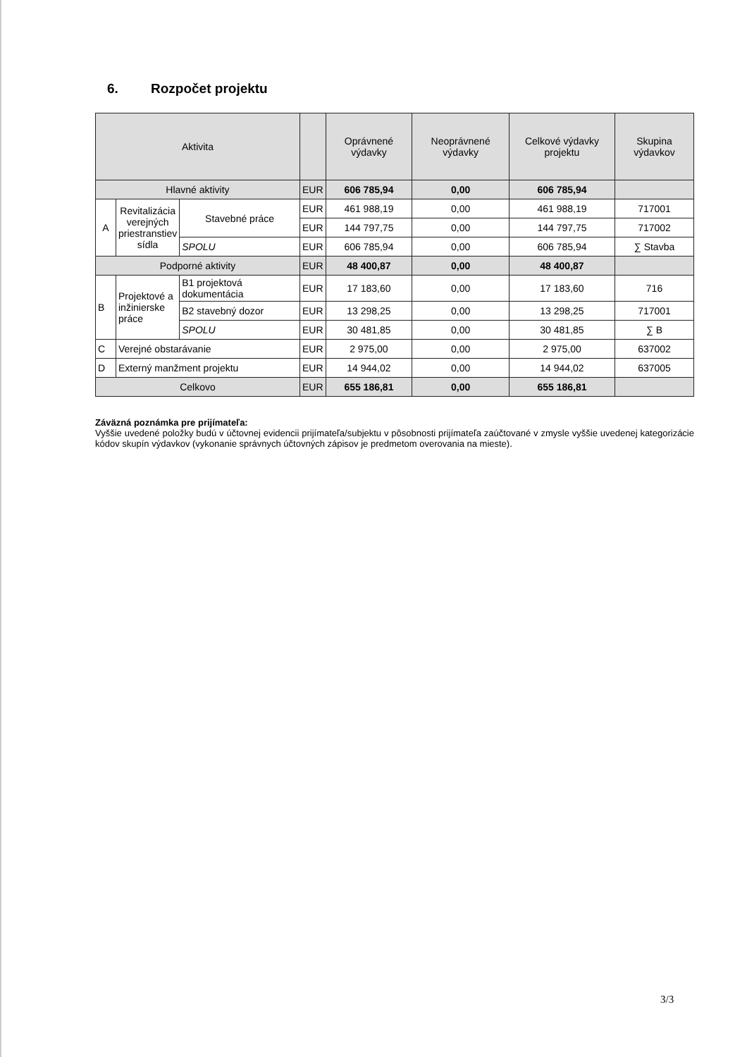6. Rozpočet projektu
| Aktivita | | | | Oprávnené výdavky | Neoprávnené výdavky | Celkové výdavky projektu | Skupina výdavkov |
| --- | --- | --- | --- | --- | --- | --- | --- |
| Hlavné aktivity | | | EUR | 606 785,94 | 0,00 | 606 785,94 | |
| A | Revitalizácia verejných priestranstiev sídla | Stavebné práce | EUR | 461 988,19 | 0,00 | 461 988,19 | 717001 |
| | | | EUR | 144 797,75 | 0,00 | 144 797,75 | 717002 |
| | | SPOLU | EUR | 606 785,94 | 0,00 | 606 785,94 | ∑ Stavba |
| Podporné aktivity | | | EUR | 48 400,87 | 0,00 | 48 400,87 | |
| B | Projektové a inžinierske práce | B1 projektová dokumentácia | EUR | 17 183,60 | 0,00 | 17 183,60 | 716 |
| | | B2 stavebný dozor | EUR | 13 298,25 | 0,00 | 13 298,25 | 717001 |
| | | SPOLU | EUR | 30 481,85 | 0,00 | 30 481,85 | ∑ B |
| C | Verejné obstarávanie | | EUR | 2 975,00 | 0,00 | 2 975,00 | 637002 |
| D | Externý manžment projektu | | EUR | 14 944,02 | 0,00 | 14 944,02 | 637005 |
| Celkovo | | | EUR | 655 186,81 | 0,00 | 655 186,81 | |
Záväzná poznámka pre prijímateľa:
Vyššie uvedené položky budú v účtovnej evidencii prijímateľa/subjektu v pôsobnosti prijímateľa zaúčtované v zmysle vyššie uvedenej kategorizácie kódov skupín výdavkov (vykonanie správnych účtovných zápisov je predmetom overovania na mieste).
3/3